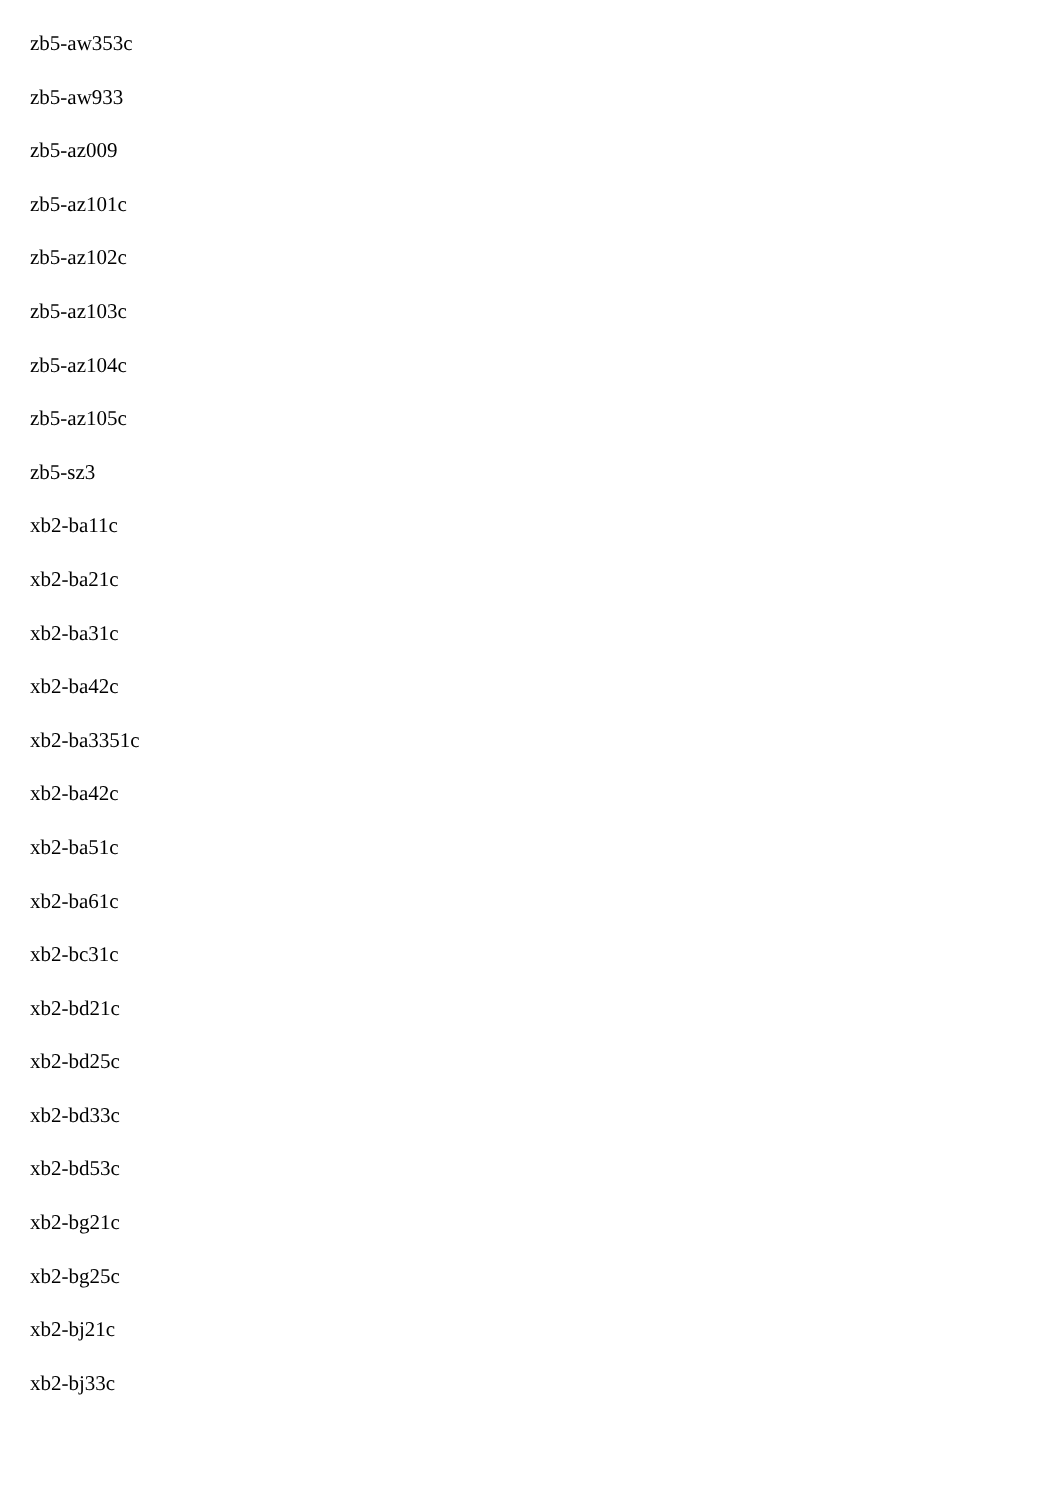zb5-aw353c
zb5-aw933
zb5-az009
zb5-az101c
zb5-az102c
zb5-az103c
zb5-az104c
zb5-az105c
zb5-sz3
xb2-ba11c
xb2-ba21c
xb2-ba31c
xb2-ba42c
xb2-ba3351c
xb2-ba42c
xb2-ba51c
xb2-ba61c
xb2-bc31c
xb2-bd21c
xb2-bd25c
xb2-bd33c
xb2-bd53c
xb2-bg21c
xb2-bg25c
xb2-bj21c
xb2-bj33c